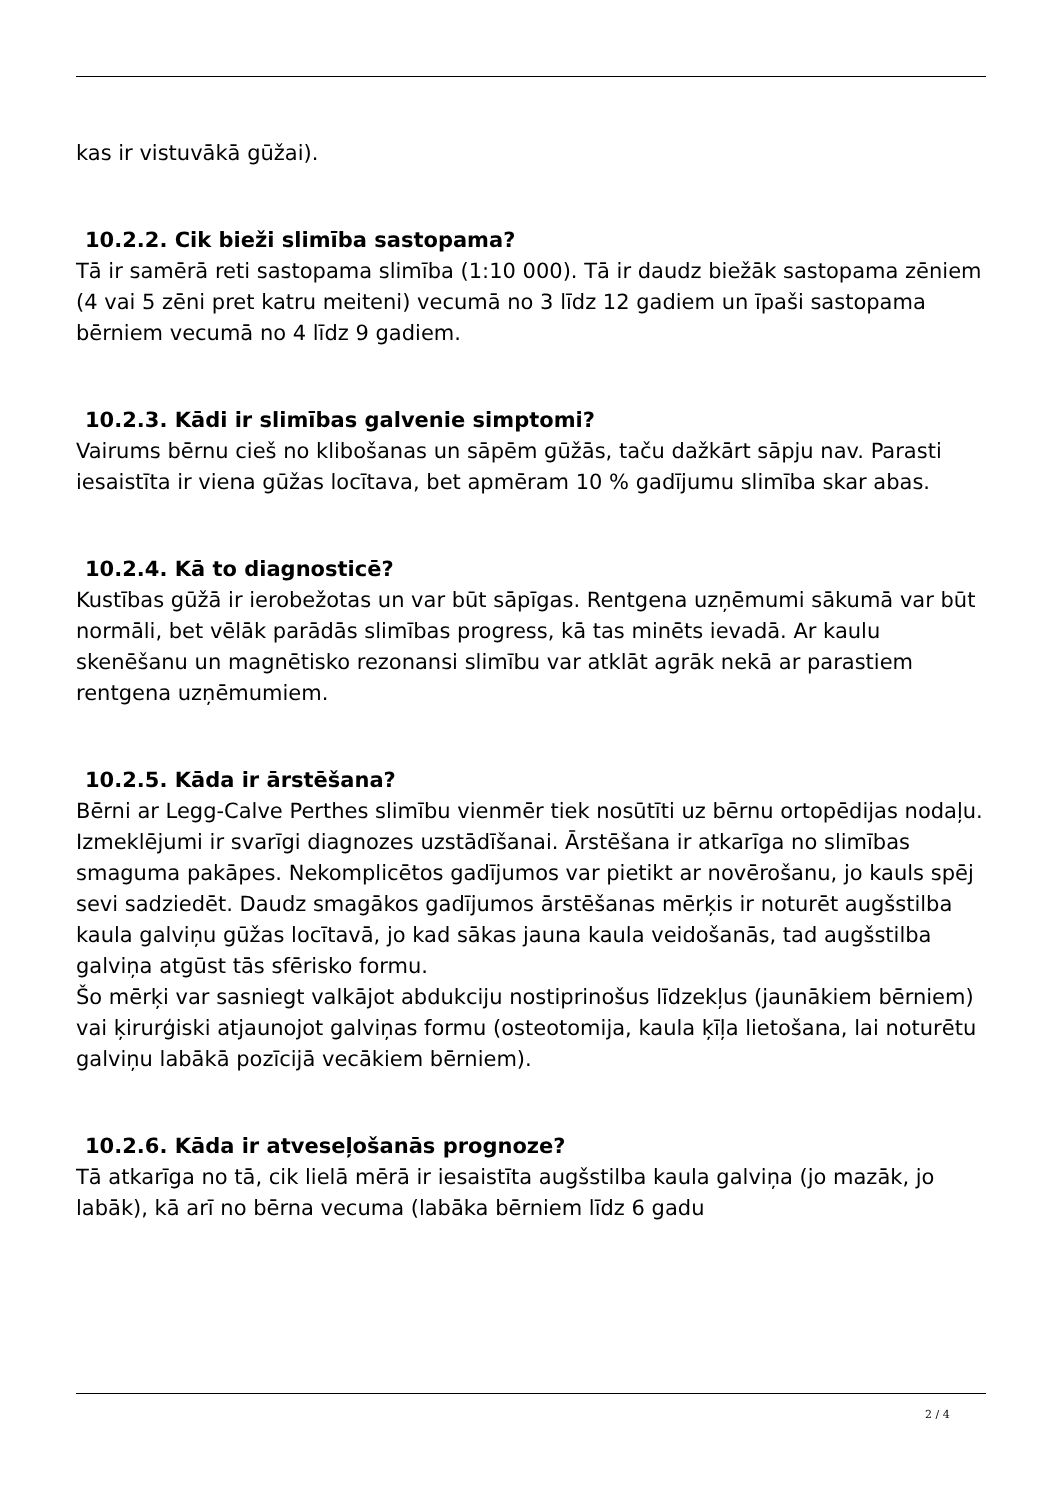kas ir vistuvākā gūžai).
10.2.2. Cik bieži slimība sastopama?
Tā ir samērā reti sastopama slimība (1:10 000). Tā ir daudz biežāk sastopama zēniem (4 vai 5 zēni pret katru meiteni) vecumā no 3 līdz 12 gadiem un īpaši sastopama bērniem vecumā no 4 līdz 9 gadiem.
10.2.3. Kādi ir slimības galvenie simptomi?
Vairums bērnu cieš no klibošanas un sāpēm gūžās, taču dažkārt sāpju nav. Parasti iesaistīta ir viena gūžas locītava, bet apmēram 10 % gadījumu slimība skar abas.
10.2.4. Kā to diagnosticē?
Kustības gūžā ir ierobežotas un var būt sāpīgas. Rentgena uzņēmumi sākumā var būt normāli, bet vēlāk parādās slimības progress, kā tas minēts ievadā. Ar kaulu skenēšanu un magnētisko rezonansi slimību var atklāt agrāk nekā ar parastiem rentgena uzņēmumiem.
10.2.5. Kāda ir ārstēšana?
Bērni ar Legg-Calve Perthes slimību vienmēr tiek nosūtīti uz bērnu ortopēdijas nodaļu. Izmeklējumi ir svarīgi diagnozes uzstādīšanai. Ārstēšana ir atkarīga no slimības smaguma pakāpes. Nekomplicētos gadījumos var pietikt ar novērošanu, jo kauls spēj sevi sadziedēt. Daudz smagākos gadījumos ārstēšanas mērķis ir noturēt augšstilba kaula galviņu gūžas locītavā, jo kad sākas jauna kaula veidošanās, tad augšstilba galviņa atgūst tās sfērisko formu.
Šo mērķi var sasniegt valkājot abdukciju nostiprinošus līdzekļus (jaunākiem bērniem) vai ķirurģiski atjaunojot galviņas formu (osteotomija, kaula ķīļa lietošana, lai noturētu galviņu labākā pozīcijā vecākiem bērniem).
10.2.6. Kāda ir atveseļošanās prognoze?
Tā atkarīga no tā, cik lielā mērā ir iesaistīta augšstilba kaula galviņa (jo mazāk, jo labāk), kā arī no bērna vecuma (labāka bērniem līdz 6 gadu
2 / 4